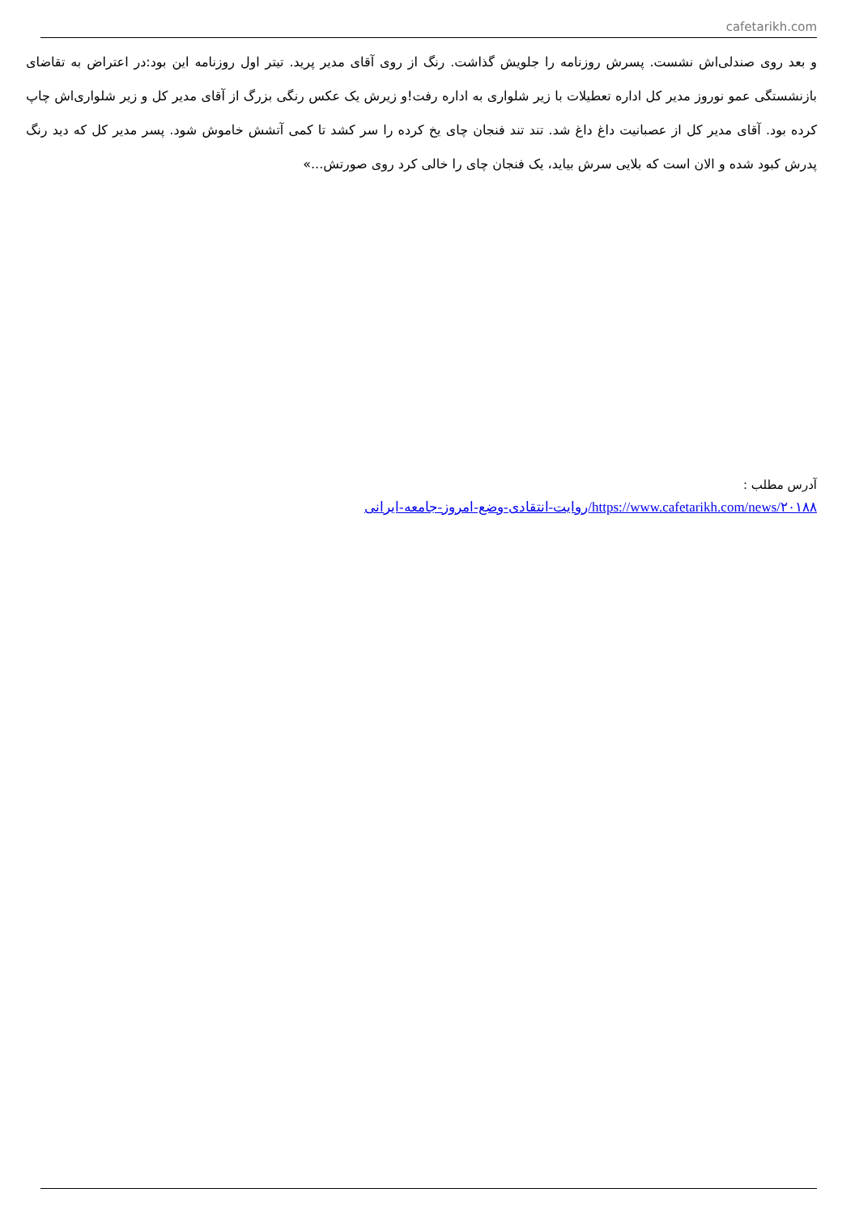cafetarikh.com
و بعد روی صندلی‌اش نشست. پسرش روزنامه را جلویش گذاشت. رنگ از روی آقای مدیر پرید. تیتر اول روزنامه این بود:در اعتراض به تقاضای بازنشستگی عمو نوروز مدیر کل اداره تعطیلات با زیر شلواری به اداره رفت!و زیرش یک عکس رنگی بزرگ از آقای مدیر کل و زیر شلواری‌اش چاپ کرده بود. آقای مدیر کل از عصبانیت داغ داغ شد. تند تند فنجان چای یخ کرده را سر کشد تا کمی آتشش خاموش شود. پسر مدیر کل که دید رنگ پدرش کبود شده و الان است که بلایی سرش بیاید، یک فنجان چای را خالی کرد روی صورتش...»
آدرس مطلب :
https://www.cafetarikh.com/news/۲۰۱۸۸/روایت-انتقادی-وضع-امروز-جامعه-ایرانی